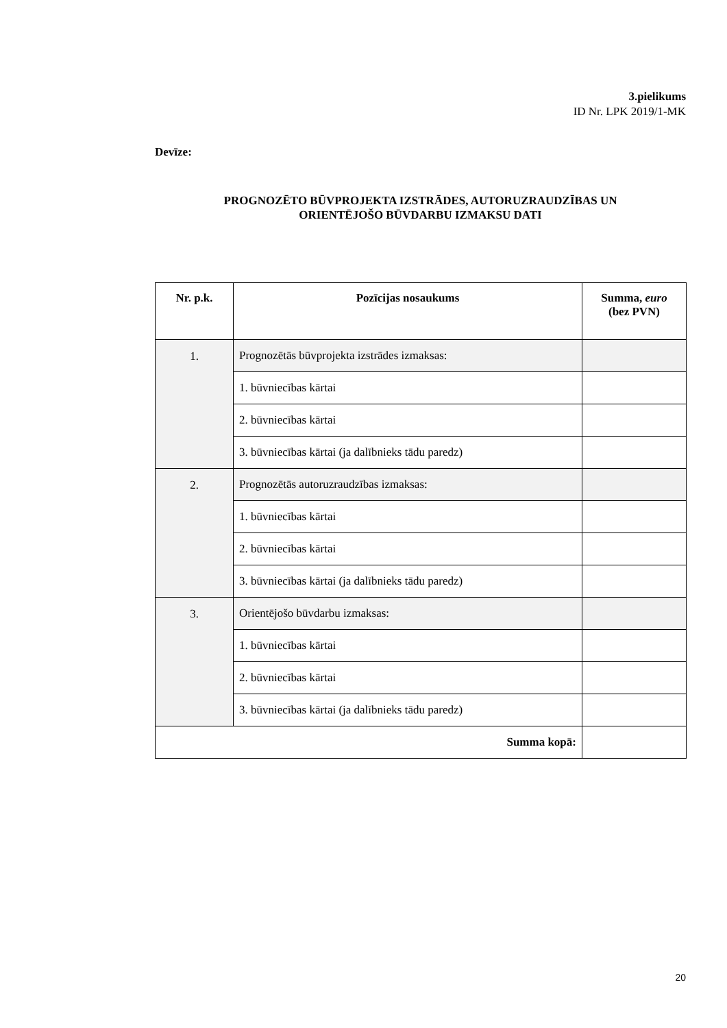3.pielikums
ID Nr. LPK 2019/1-MK
Devīze:
PROGNOZĒTO BŪVPROJEKTA IZSTRĀDES, AUTORUZRAUDZĪBAS UN
ORIENTĒJOŠO BŪVDARBU IZMAKSU DATI
| Nr. p.k. | Pozīcijas nosaukums | Summa, euro (bez PVN) |
| --- | --- | --- |
| 1. | Prognozētās būvprojekta izstrādes izmaksas: | |
| | 1. būvniecības kārtai | |
| | 2. būvniecības kārtai | |
| | 3. būvniecības kārtai (ja dalībnieks tādu paredz) | |
| 2. | Prognozētās autoruzraudzības izmaksas: | |
| | 1. būvniecības kārtai | |
| | 2. būvniecības kārtai | |
| | 3. būvniecības kārtai (ja dalībnieks tādu paredz) | |
| 3. | Orientējošo būvdarbu izmaksas: | |
| | 1. būvniecības kārtai | |
| | 2. būvniecības kārtai | |
| | 3. būvniecības kārtai (ja dalībnieks tādu paredz) | |
| Summa kopā: | | |
20